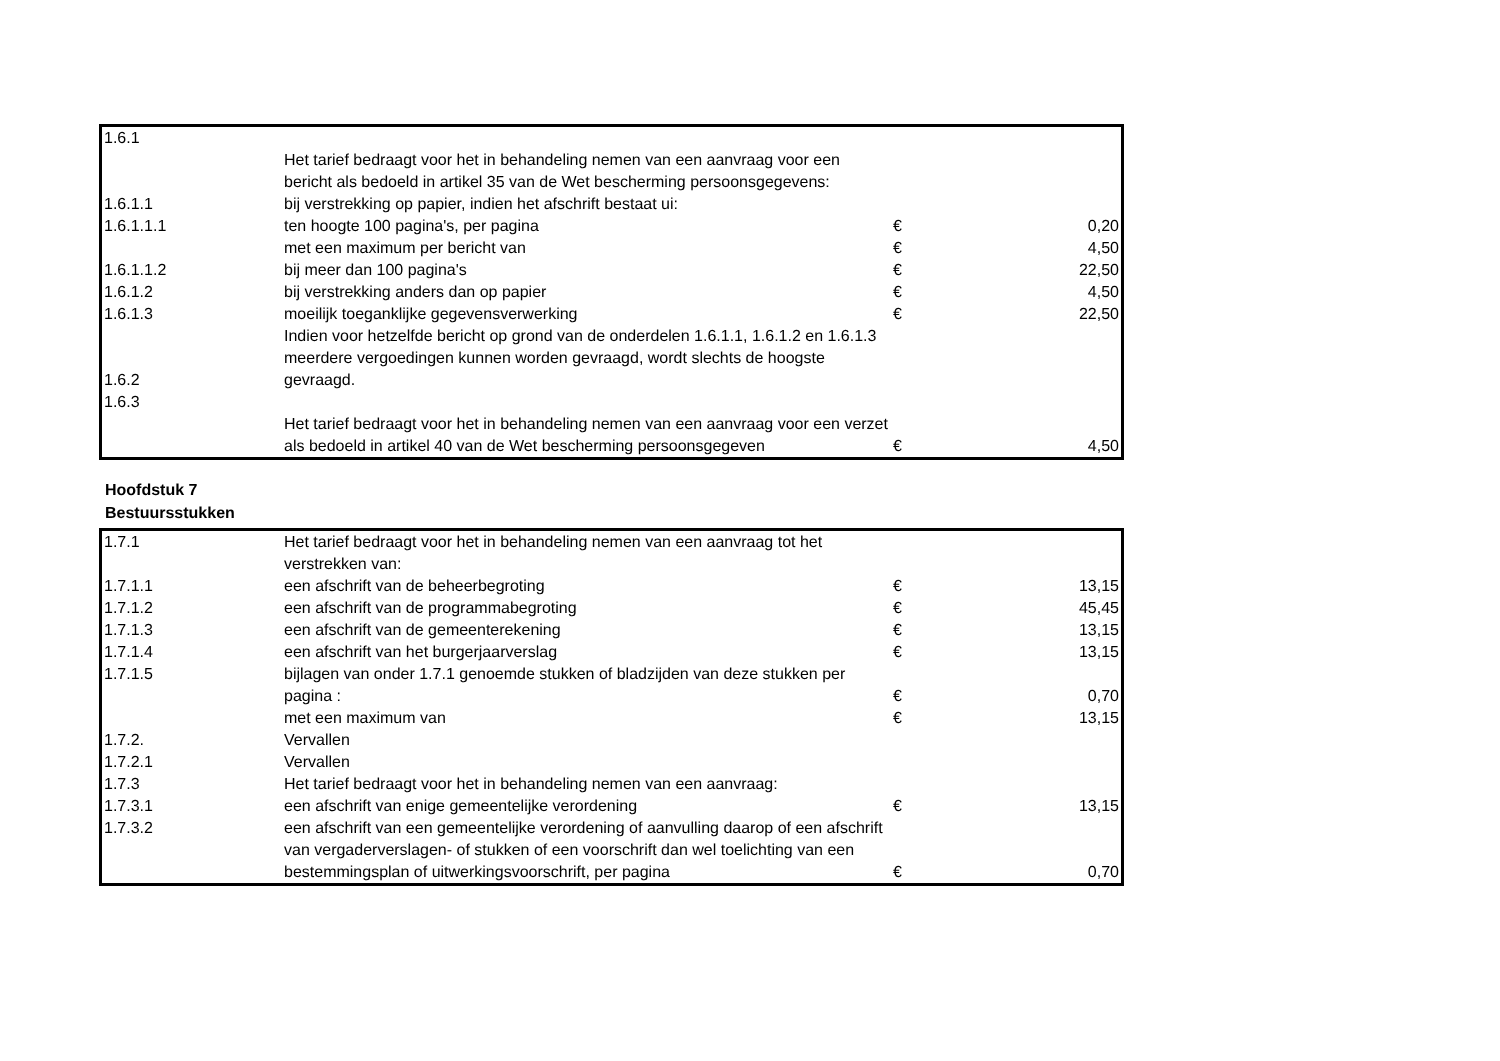| 1.6.1 | Het tarief bedraagt voor het in behandeling nemen van een aanvraag voor een bericht als bedoeld in artikel 35 van de Wet bescherming persoonsgegevens: | | |
| 1.6.1.1 | bij verstrekking op papier, indien het afschrift bestaat ui: | | |
| 1.6.1.1.1 | ten hoogte 100 pagina's, per pagina | € | 0,20 |
| | met een maximum per bericht van | € | 4,50 |
| 1.6.1.1.2 | bij meer dan 100 pagina's | € | 22,50 |
| 1.6.1.2 | bij verstrekking anders dan op papier | € | 4,50 |
| 1.6.1.3 | moeilijk toeganklijke gegevensverwerking | € | 22,50 |
| 1.6.2 | Indien voor hetzelfde bericht op grond van de onderdelen 1.6.1.1, 1.6.1.2 en 1.6.1.3 meerdere vergoedingen kunnen worden gevraagd, wordt slechts de hoogste gevraagd. | | |
| 1.6.3 | Het tarief bedraagt voor het in behandeling nemen van een aanvraag voor een verzet als bedoeld in artikel 40 van de Wet bescherming persoonsgegeven | € | 4,50 |
Hoofdstuk 7
Bestuursstukken
| 1.7.1 | Het tarief bedraagt voor het in behandeling nemen van een aanvraag tot het verstrekken van: | | |
| 1.7.1.1 | een afschrift van de beheerbegroting | € | 13,15 |
| 1.7.1.2 | een afschrift van de programmabegroting | € | 45,45 |
| 1.7.1.3 | een afschrift van de gemeenterekening | € | 13,15 |
| 1.7.1.4 | een afschrift van het burgerjaarverslag | € | 13,15 |
| 1.7.1.5 | bijlagen van onder 1.7.1 genoemde stukken of bladzijden van deze stukken per pagina : | € | 0,70 |
| | met een maximum van | € | 13,15 |
| 1.7.2. | Vervallen | | |
| 1.7.2.1 | Vervallen | | |
| 1.7.3 | Het tarief bedraagt voor het in behandeling nemen van een aanvraag: | | |
| 1.7.3.1 | een afschrift van enige gemeentelijke verordening | € | 13,15 |
| 1.7.3.2 | een afschrift van een gemeentelijke verordening of aanvulling daarop of een afschrift van vergaderverslagen- of stukken of een voorschrift dan wel toelichting van een bestemmingsplan of uitwerkingsvoorschrift, per pagina | € | 0,70 |